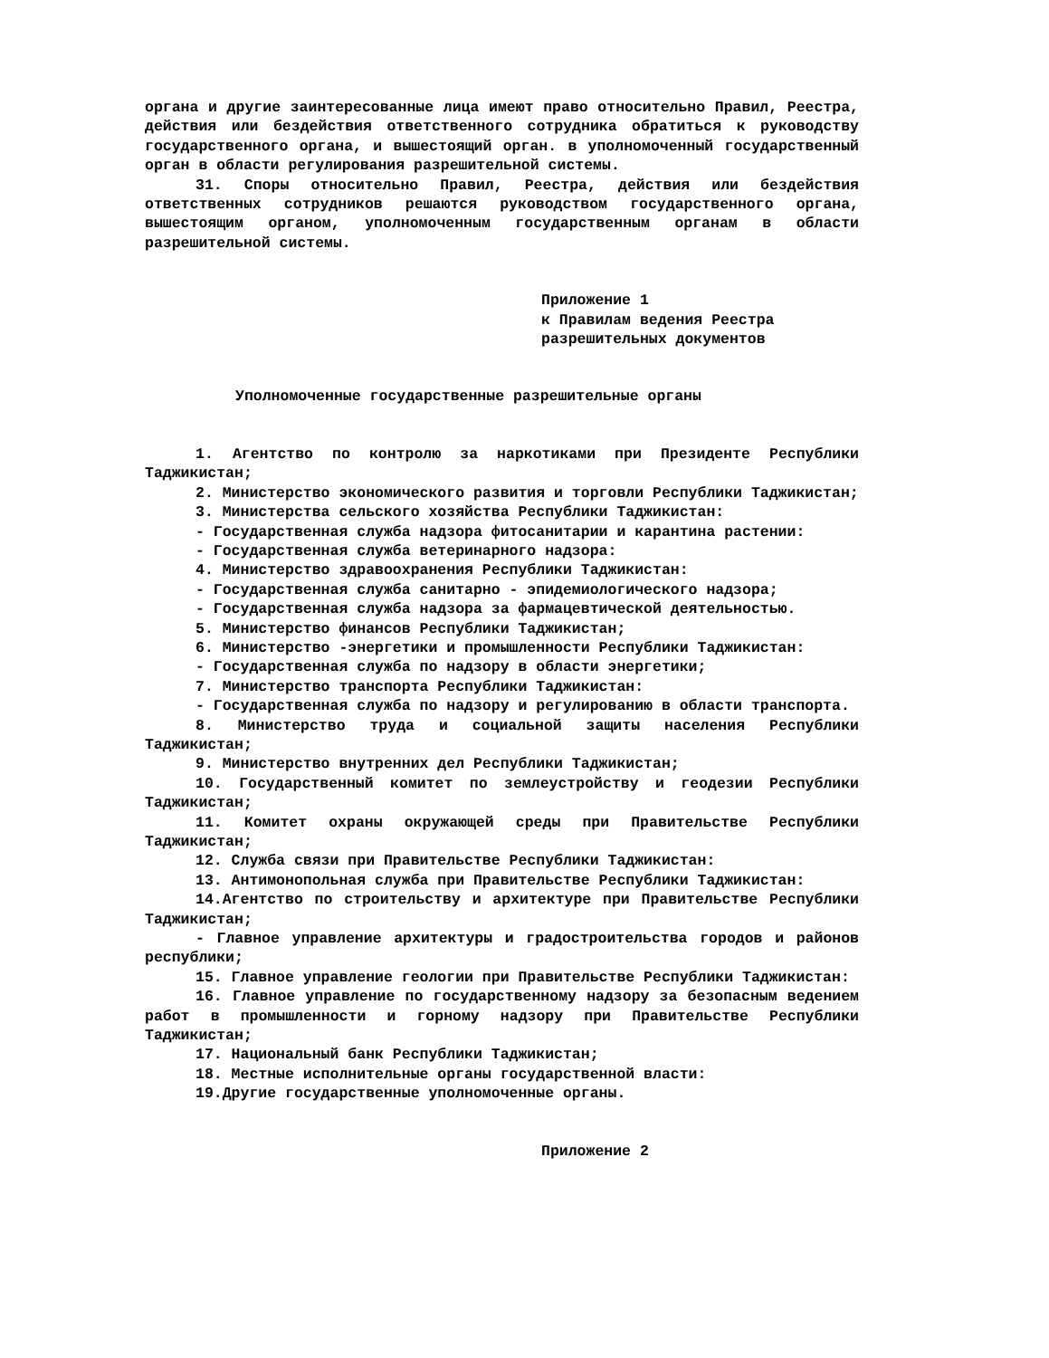органа и другие заинтересованные лица имеют право относительно Правил, Реестра, действия или бездействия ответственного сотрудника обратиться к руководству государственного органа, и вышестоящий орган. в уполномоченный государственный орган в области регулирования разрешительной системы.
31. Споры относительно Правил, Реестра, действия или бездействия ответственных сотрудников решаются руководством государственного органа, вышестоящим органом, уполномоченным государственным органам в области разрешительной системы.
Приложение 1
к Правилам ведения Реестра
разрешительных документов
Уполномоченные государственные разрешительные органы
1. Агентство по контролю за наркотиками при Президенте Республики Таджикистан;
2. Министерство экономического развития и торговли Республики Таджикистан;
3. Министерства сельского хозяйства Республики Таджикистан:
- Государственная служба надзора фитосанитарии и карантина растении:
- Государственная служба ветеринарного надзора:
4. Министерство здравоохранения Республики Таджикистан:
- Государственная служба санитарно - эпидемиологического надзора;
- Государственная служба надзора за фармацевтической деятельностью.
5. Министерство финансов Республики Таджикистан;
6. Министерство -энергетики и промышленности Республики Таджикистан:
- Государственная служба по надзору в области энергетики;
7. Министерство транспорта Республики Таджикистан:
- Государственная служба по надзору и регулированию в области транспорта.
8. Министерство труда и социальной защиты населения Республики Таджикистан;
9. Министерство внутренних дел Республики Таджикистан;
10. Государственный комитет по землеустройству и геодезии Республики Таджикистан;
11. Комитет охраны окружающей среды при Правительстве Республики Таджикистан;
12. Служба связи при Правительстве Республики Таджикистан:
13. Антимонопольная служба при Правительстве Республики Таджикистан:
14.Агентство по строительству и архитектуре при Правительстве Республики Таджикистан;
- Главное управление архитектуры и градостроительства городов и районов республики;
15. Главное управление геологии при Правительстве Республики Таджикистан:
16. Главное управление по государственному надзору за безопасным ведением работ в промышленности и горному надзору при Правительстве Республики Таджикистан;
17. Национальный банк Республики Таджикистан;
18. Местные исполнительные органы государственной власти:
19.Другие государственные уполномоченные органы.
Приложение 2